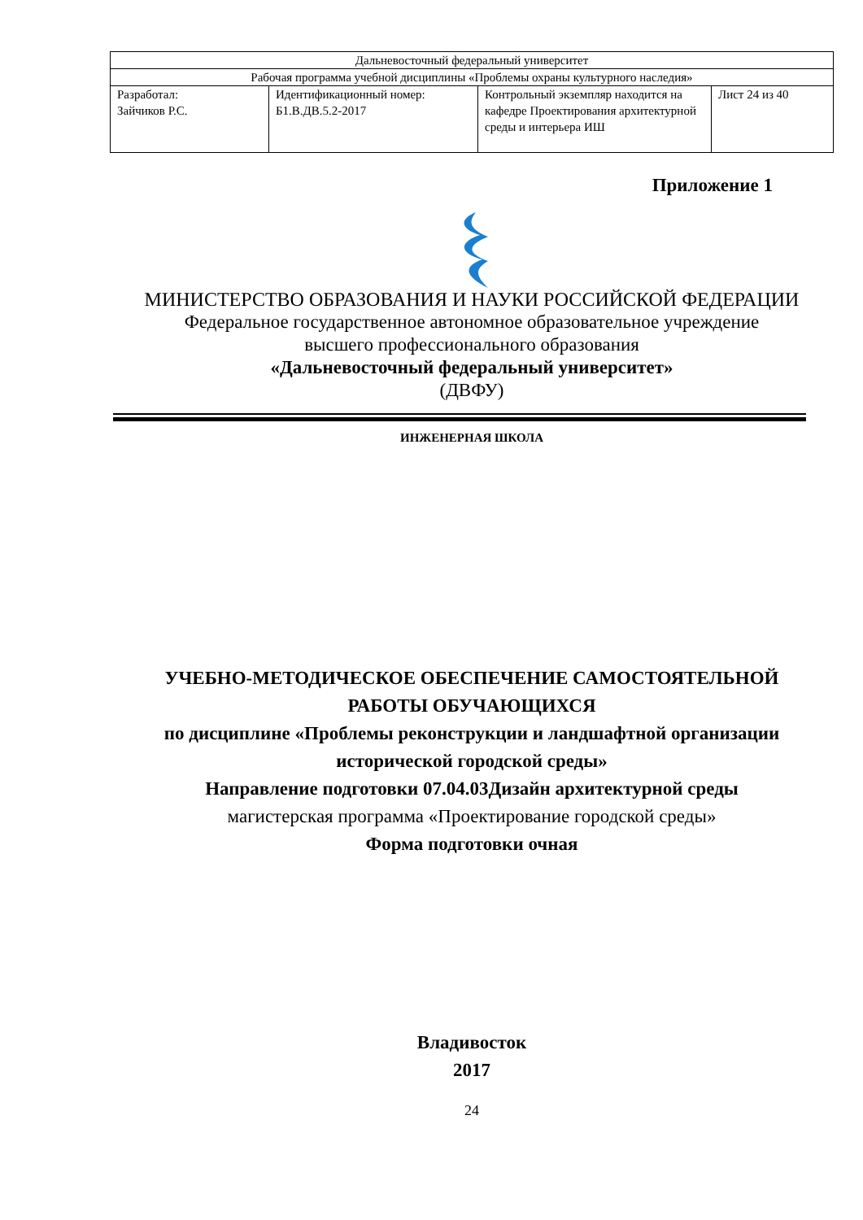| Дальневосточный федеральный университет | | | |
| Рабочая программа учебной дисциплины «Проблемы охраны культурного наследия» | | | |
| Разработал: Зайчиков Р.С. | Идентификационный номер: Б1.В.ДВ.5.2-2017 | Контрольный экземпляр находится на кафедре Проектирования архитектурной среды и интерьера ИШ | Лист 24 из 40 |
Приложение 1
МИНИСТЕРСТВО ОБРАЗОВАНИЯ И НАУКИ РОССИЙСКОЙ ФЕДЕРАЦИИ
Федеральное государственное автономное образовательное учреждение
высшего профессионального образования
«Дальневосточный федеральный университет»
(ДВФУ)
ИНЖЕНЕРНАЯ ШКОЛА
УЧЕБНО-МЕТОДИЧЕСКОЕ ОБЕСПЕЧЕНИЕ САМОСТОЯТЕЛЬНОЙ
РАБОТЫ ОБУЧАЮЩИХСЯ
по дисциплине «Проблемы реконструкции и ландшафтной организации
исторической городской среды»
Направление подготовки 07.04.03Дизайн архитектурной среды
магистерская программа «Проектирование городской среды»
Форма подготовки очная
Владивосток
2017
24